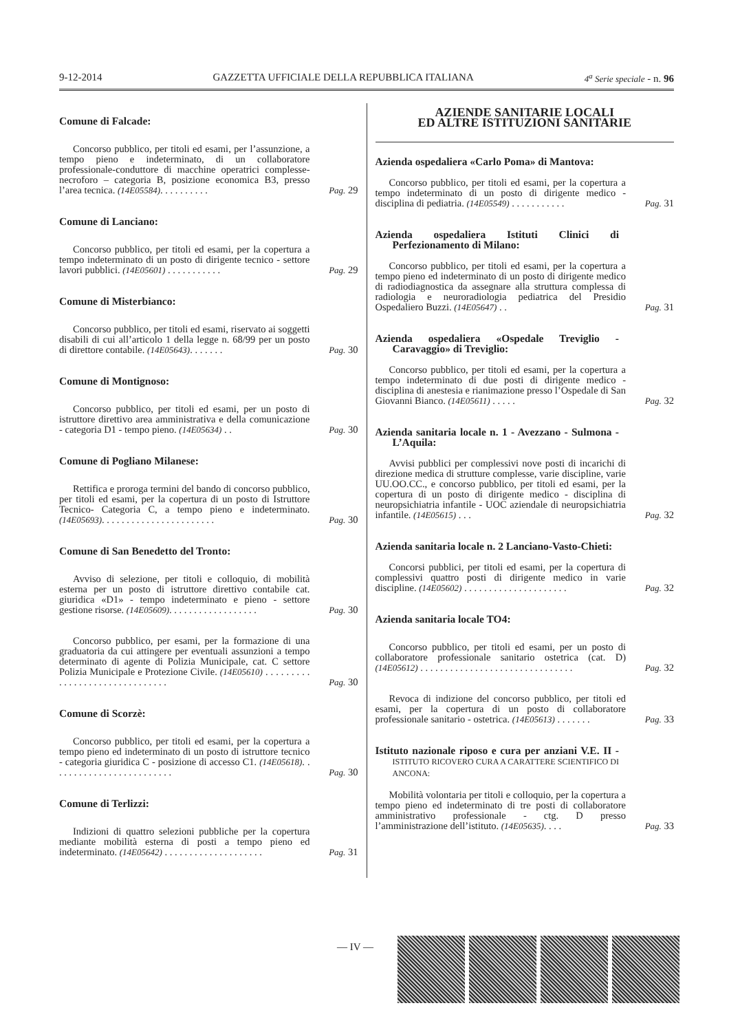9-12-2014 GAZZETTA UFFICIALE DELLA REPUBBLICA ITALIANA 4<sup>a</sup> Serie speciale - n. 96
Comune di Falcade:
Concorso pubblico, per titoli ed esami, per l’assunzione, a tempo pieno e indeterminato, di un collaboratore professionale-conduttore di macchine operatrici complesse-necroforo – categoria B, posizione economica B3, presso l’area tecnica. (14E05584). . . . . . . . . . Pag. 29
Comune di Lanciano:
Concorso pubblico, per titoli ed esami, per la copertura a tempo indeterminato di un posto di dirigente tecnico - settore lavori pubblici. (14E05601) . . . . . . . . . . . Pag. 29
Comune di Misterbianco:
Concorso pubblico, per titoli ed esami, riservato ai soggetti disabili di cui all’articolo 1 della legge n. 68/99 per un posto di direttore contabile. (14E05643). . . . . . . Pag. 30
Comune di Montignoso:
Concorso pubblico, per titoli ed esami, per un posto di istruttore direttivo area amministrativa e della comunicazione - categoria D1 - tempo pieno. (14E05634) . . Pag. 30
Comune di Pogliano Milanese:
Rettifica e proroga termini del bando di concorso pubblico, per titoli ed esami, per la copertura di un posto di Istruttore Tecnico- Categoria C, a tempo pieno e indeterminato. (14E05693). . . . . . . . . . . . . . . . . . . . . . . Pag. 30
Comune di San Benedetto del Tronto:
Avviso di selezione, per titoli e colloquio, di mobilità esterna per un posto di istruttore direttivo contabile cat. giuridica «D1» - tempo indeterminato e pieno - settore gestione risorse. (14E05609). . . . . . . . . . . . . . . . . . Pag. 30
Concorso pubblico, per esami, per la formazione di una graduatoria da cui attingere per eventuali assunzioni a tempo determinato di agente di Polizia Municipale, cat. C settore Polizia Municipale e Protezione Civile. (14E05610) . . . . . . . . . . . . . . . . . . . . . . . . . . . . . . . Pag. 30
Comune di Scorzè:
Concorso pubblico, per titoli ed esami, per la copertura a tempo pieno ed indeterminato di un posto di istruttore tecnico - categoria giuridica C - posizione di accesso C1. (14E05618). . . . . . . . . . . . . . . . . . . . . . . . . Pag. 30
Comune di Terlizzi:
Indizioni di quattro selezioni pubbliche per la copertura mediante mobilità esterna di posti a tempo pieno ed indeterminato. (14E05642) . . . . . . . . . . . . . . . . . . . . Pag. 31
AZIENDE SANITARIE LOCALI
ED ALTRE ISTITUZIONI SANITARIE
Azienda ospedaliera «Carlo Poma» di Mantova:
Concorso pubblico, per titoli ed esami, per la copertura a tempo indeterminato di un posto di dirigente medico - disciplina di pediatria. (14E05549) . . . . . . . . . . . Pag. 31
Azienda ospedaliera Istituti Clinici di Perfezionamento di Milano:
Concorso pubblico, per titoli ed esami, per la copertura a tempo pieno ed indeterminato di un posto di dirigente medico di radiodiagnostica da assegnare alla struttura complessa di radiologia e neuroradiologia pediatrica del Presidio Ospedaliero Buzzi. (14E05647) . . Pag. 31
Azienda ospedaliera «Ospedale Treviglio - Caravaggio» di Treviglio:
Concorso pubblico, per titoli ed esami, per la copertura a tempo indeterminato di due posti di dirigente medico - disciplina di anestesia e rianimazione presso l’Ospedale di San Giovanni Bianco. (14E05611) . . . . . Pag. 32
Azienda sanitaria locale n. 1 - Avezzano - Sulmona - L’Aquila:
Avvisi pubblici per complessivi nove posti di incarichi di direzione medica di strutture complesse, varie discipline, varie UU.OO.CC., e concorso pubblico, per titoli ed esami, per la copertura di un posto di dirigente medico - disciplina di neuropsichiatria infantile - UOC aziendale di neuropsichiatria infantile. (14E05615) . . . Pag. 32
Azienda sanitaria locale n. 2 Lanciano-Vasto-Chieti:
Concorsi pubblici, per titoli ed esami, per la copertura di complessivi quattro posti di dirigente medico in varie discipline. (14E05602) . . . . . . . . . . . . . . . . . . . . . Pag. 32
Azienda sanitaria locale TO4:
Concorso pubblico, per titoli ed esami, per un posto di collaboratore professionale sanitario ostetrica (cat. D) (14E05612) . . . . . . . . . . . . . . . . . . . . . . . . . . . . . . . Pag. 32
Revoca di indizione del concorso pubblico, per titoli ed esami, per la copertura di un posto di collaboratore professionale sanitario - ostetrica. (14E05613) . . . . . . . Pag. 33
Istituto nazionale riposo e cura per anziani V.E. II - ISTITUTO RICOVERO CURA A CARATTERE SCIENTIFICO DI ANCONA:
Mobilità volontaria per titoli e colloquio, per la copertura a tempo pieno ed indeterminato di tre posti di collaboratore amministrativo professionale - ctg. D presso l’amministrazione dell’istituto. (14E05635). . . . Pag. 33
— IV —